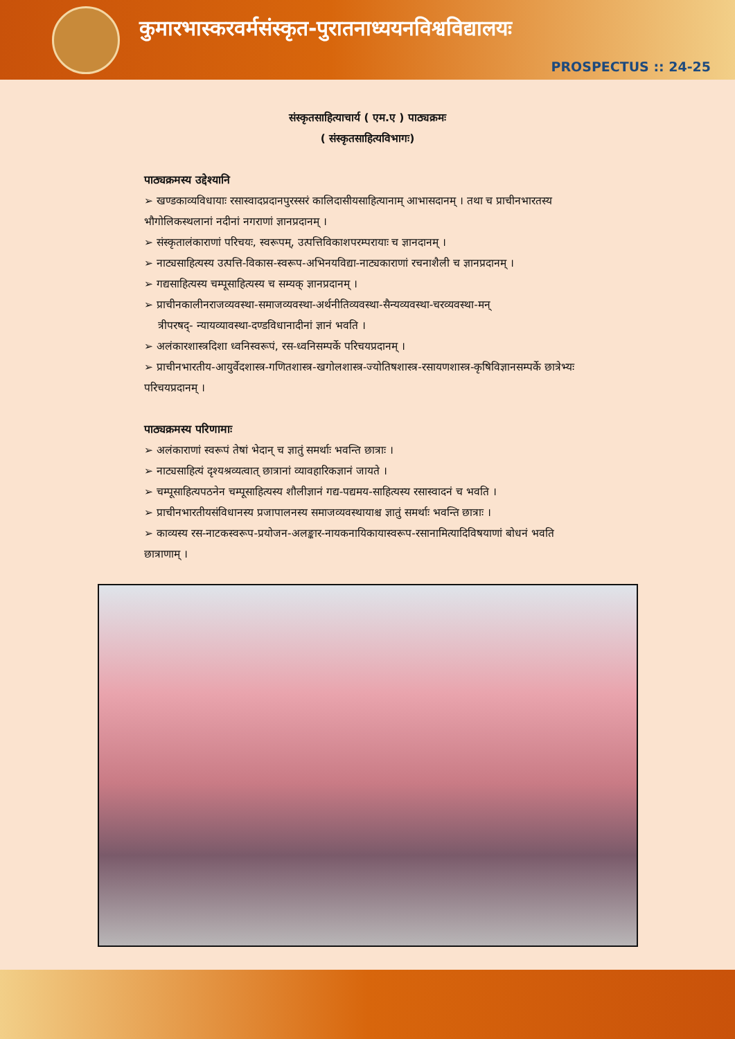कुमारभास्करवर्मसंस्कृत-पुरातनाध्ययनविश्वविद्यालयः
PROSPECTUS :: 24-25
संस्कृतसाहित्याचार्य ( एम.ए ) पाठ्यक्रमः
( संस्कृतसाहित्यविभागः)
पाठ्यक्रमस्य उद्देश्यानि
➢ खण्डकाव्यविधायाः रसास्वादप्रदानपुरस्सरं कालिदासीयसाहित्यानाम् आभासदानम् । तथा च प्राचीनभारतस्य भौगोलिकस्थलानां नदीनां नगराणां ज्ञानप्रदानम् ।
➢ संस्कृतालंकाराणां परिचयः, स्वरूपम्, उत्पत्तिविकाशपरम्परायाः च ज्ञानदानम् ।
➢ नाट्यसाहित्यस्य उत्पत्ति-विकास-स्वरूप-अभिनयविद्या-नाट्यकाराणां रचनाशैली च ज्ञानप्रदानम् ।
➢ गद्यसाहित्यस्य चम्पूसाहित्यस्य च सम्यक् ज्ञानप्रदानम् ।
➢ प्राचीनकालीनराजव्यवस्था-समाजव्यवस्था-अर्थनीतिव्यवस्था-सैन्यव्यवस्था-चरव्यवस्था-मन्
त्रीपरषद्- न्यायव्यावस्था-दण्डविधानादीनां ज्ञानं भवति ।
➢ अलंकारशास्त्रदिशा ध्वनिस्वरूपं, रस-ध्वनिसम्पर्के परिचयप्रदानम् ।
➢ प्राचीनभारतीय-आयुर्वेदशास्त्र-गणितशास्त्र-खगोलशास्त्र-ज्योतिषशास्त्र-रसायणशास्त्र-कृषिविज्ञानसम्पर्के छात्रेभ्यः परिचयप्रदानम् ।
पाठ्यक्रमस्य परिणामाः
➢ अलंकाराणां स्वरूपं तेषां भेदान् च ज्ञातुं समर्थाः भवन्ति छात्राः ।
➢ नाट्यसाहित्यं दृश्यश्रव्यत्वात् छात्रानां व्यावहारिकज्ञानं जायते ।
➢ चम्पूसाहित्यपठनेन चम्पूसाहित्यस्य शौलीज्ञानं गद्य-पद्यमय-साहित्यस्य रसास्वादनं च भवति ।
➢ प्राचीनभारतीयसंविधानस्य प्रजापालनस्य समाजव्यवस्थायाश्च ज्ञातुं समर्थाः भवन्ति छात्राः ।
➢ काव्यस्य रस-नाटकस्वरूप-प्रयोजन-अलङ्कार-नायकनायिकायास्वरूप-रसानामित्यादिविषयाणां बोधनं भवति छात्राणाम् ।